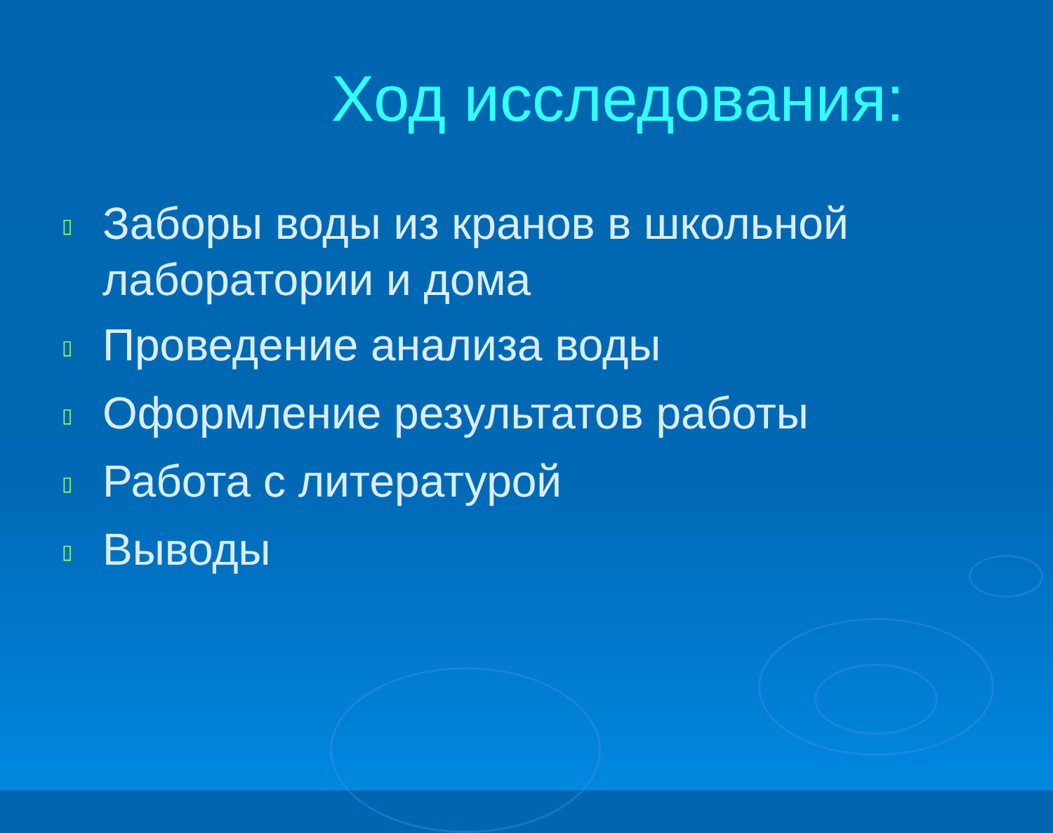Ход исследования:
▯ Заборы воды из кранов в школьной лаборатории и дома
▯ Проведение анализа воды
▯ Оформление результатов работы
▯ Работа с литературой
▯ Выводы